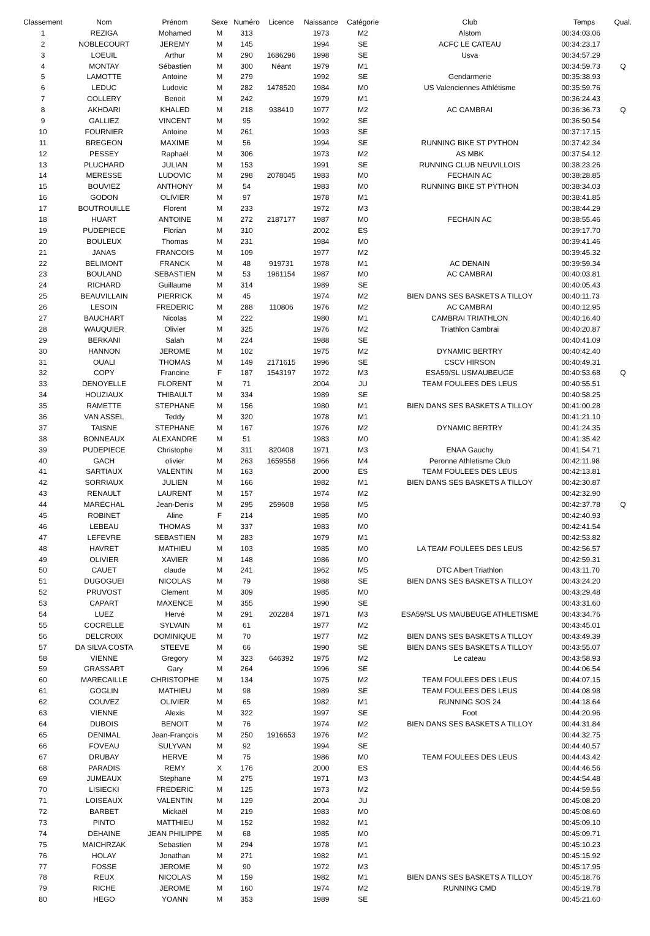| Classement | Nom | Prénom | Sexe | Numéro | Licence | Naissance | Catégorie | Club | Temps | Qual. |
| --- | --- | --- | --- | --- | --- | --- | --- | --- | --- | --- |
| 1 | REZIGA | Mohamed | M | 313 | | 1973 | M2 | Alstom | 00:34:03.06 | |
| 2 | NOBLECOURT | JEREMY | M | 145 | | 1994 | SE | ACFC LE CATEAU | 00:34:23.17 | |
| 3 | LOEUIL | Arthur | M | 290 | 1686296 | 1998 | SE | Usva | 00:34:57.29 | |
| 4 | MONTAY | Sébastien | M | 300 | Néant | 1979 | M1 | | 00:34:59.73 | Q |
| 5 | LAMOTTE | Antoine | M | 279 | | 1992 | SE | Gendarmerie | 00:35:38.93 | |
| 6 | LEDUC | Ludovic | M | 282 | 1478520 | 1984 | M0 | US Valenciennes Athlétisme | 00:35:59.76 | |
| 7 | COLLERY | Benoit | M | 242 | | 1979 | M1 | | 00:36:24.43 | |
| 8 | AKHDARI | KHALED | M | 218 | 938410 | 1977 | M2 | AC CAMBRAI | 00:36:36.73 | Q |
| 9 | GALLIEZ | VINCENT | M | 95 | | 1992 | SE | | 00:36:50.54 | |
| 10 | FOURNIER | Antoine | M | 261 | | 1993 | SE | | 00:37:17.15 | |
| 11 | BREGEON | MAXIME | M | 56 | | 1994 | SE | RUNNING BIKE ST PYTHON | 00:37:42.34 | |
| 12 | PESSEY | Raphaël | M | 306 | | 1973 | M2 | AS MBK | 00:37:54.12 | |
| 13 | PLUCHARD | JULIAN | M | 153 | | 1991 | SE | RUNNING CLUB NEUVILLOIS | 00:38:23.26 | |
| 14 | MERESSE | LUDOVIC | M | 298 | 2078045 | 1983 | M0 | FECHAIN AC | 00:38:28.85 | |
| 15 | BOUVIEZ | ANTHONY | M | 54 | | 1983 | M0 | RUNNING BIKE ST PYTHON | 00:38:34.03 | |
| 16 | GODON | OLIVIER | M | 97 | | 1978 | M1 | | 00:38:41.85 | |
| 17 | BOUTROUILLE | Florent | M | 233 | | 1972 | M3 | | 00:38:44.29 | |
| 18 | HUART | ANTOINE | M | 272 | 2187177 | 1987 | M0 | FECHAIN AC | 00:38:55.46 | |
| 19 | PUDEPIECE | Florian | M | 310 | | 2002 | ES | | 00:39:17.70 | |
| 20 | BOULEUX | Thomas | M | 231 | | 1984 | M0 | | 00:39:41.46 | |
| 21 | JANAS | FRANCOIS | M | 109 | | 1977 | M2 | | 00:39:45.32 | |
| 22 | BELIMONT | FRANCK | M | 48 | 919731 | 1978 | M1 | AC DENAIN | 00:39:59.34 | |
| 23 | BOULAND | SEBASTIEN | M | 53 | 1961154 | 1987 | M0 | AC CAMBRAI | 00:40:03.81 | |
| 24 | RICHARD | Guillaume | M | 314 | | 1989 | SE | | 00:40:05.43 | |
| 25 | BEAUVILLAIN | PIERRICK | M | 45 | | 1974 | M2 | BIEN DANS SES BASKETS A TILLOY | 00:40:11.73 | |
| 26 | LESOIN | FREDERIC | M | 288 | 110806 | 1976 | M2 | AC CAMBRAI | 00:40:12.95 | |
| 27 | BAUCHART | Nicolas | M | 222 | | 1980 | M1 | CAMBRAI TRIATHLON | 00:40:16.40 | |
| 28 | WAUQUIER | Olivier | M | 325 | | 1976 | M2 | Triathlon Cambrai | 00:40:20.87 | |
| 29 | BERKANI | Salah | M | 224 | | 1988 | SE | | 00:40:41.09 | |
| 30 | HANNON | JEROME | M | 102 | | 1975 | M2 | DYNAMIC BERTRY | 00:40:42.40 | |
| 31 | OUALI | THOMAS | M | 149 | 2171615 | 1996 | SE | CSCV HIRSON | 00:40:49.31 | |
| 32 | COPY | Francine | F | 187 | 1543197 | 1972 | M3 | ESA59/SL USMAUBEUGE | 00:40:53.68 | Q |
| 33 | DENOYELLE | FLORENT | M | 71 | | 2004 | JU | TEAM FOULEES DES LEUS | 00:40:55.51 | |
| 34 | HOUZIAUX | THIBAULT | M | 334 | | 1989 | SE | | 00:40:58.25 | |
| 35 | RAMETTE | STEPHANE | M | 156 | | 1980 | M1 | BIEN DANS SES BASKETS A TILLOY | 00:41:00.28 | |
| 36 | VAN ASSEL | Teddy | M | 320 | | 1978 | M1 | | 00:41:21.10 | |
| 37 | TAISNE | STEPHANE | M | 167 | | 1976 | M2 | DYNAMIC BERTRY | 00:41:24.35 | |
| 38 | BONNEAUX | ALEXANDRE | M | 51 | | 1983 | M0 | | 00:41:35.42 | |
| 39 | PUDEPIECE | Christophe | M | 311 | 820408 | 1971 | M3 | ENAA Gauchy | 00:41:54.71 | |
| 40 | GACH | olivier | M | 263 | 1659558 | 1966 | M4 | Peronne Athletisme Club | 00:42:11.98 | |
| 41 | SARTIAUX | VALENTIN | M | 163 | | 2000 | ES | TEAM FOULEES DES LEUS | 00:42:13.81 | |
| 42 | SORRIAUX | JULIEN | M | 166 | | 1982 | M1 | BIEN DANS SES BASKETS A TILLOY | 00:42:30.87 | |
| 43 | RENAULT | LAURENT | M | 157 | | 1974 | M2 | | 00:42:32.90 | |
| 44 | MARECHAL | Jean-Denis | M | 295 | 259608 | 1958 | M5 | | 00:42:37.78 | Q |
| 45 | ROBINET | Aline | F | 214 | | 1985 | M0 | | 00:42:40.93 | |
| 46 | LEBEAU | THOMAS | M | 337 | | 1983 | M0 | | 00:42:41.54 | |
| 47 | LEFEVRE | SEBASTIEN | M | 283 | | 1979 | M1 | | 00:42:53.82 | |
| 48 | HAVRET | MATHIEU | M | 103 | | 1985 | M0 | LA TEAM FOULEES DES LEUS | 00:42:56.57 | |
| 49 | OLIVIER | XAVIER | M | 148 | | 1986 | M0 | | 00:42:59.31 | |
| 50 | CAUET | claude | M | 241 | | 1962 | M5 | DTC Albert Triathlon | 00:43:11.70 | |
| 51 | DUGOGUEI | NICOLAS | M | 79 | | 1988 | SE | BIEN DANS SES BASKETS A TILLOY | 00:43:24.20 | |
| 52 | PRUVOST | Clement | M | 309 | | 1985 | M0 | | 00:43:29.48 | |
| 53 | CAPART | MAXENCE | M | 355 | | 1990 | SE | | 00:43:31.60 | |
| 54 | LUEZ | Hervé | M | 291 | 202284 | 1971 | M3 | ESA59/SL US MAUBEUGE ATHLETISME | 00:43:34.76 | |
| 55 | COCRELLE | SYLVAIN | M | 61 | | 1977 | M2 | | 00:43:45.01 | |
| 56 | DELCROIX | DOMINIQUE | M | 70 | | 1977 | M2 | BIEN DANS SES BASKETS A TILLOY | 00:43:49.39 | |
| 57 | DA SILVA COSTA | STEEVE | M | 66 | | 1990 | SE | BIEN DANS SES BASKETS A TILLOY | 00:43:55.07 | |
| 58 | VIENNE | Gregory | M | 323 | 646392 | 1975 | M2 | Le cateau | 00:43:58.93 | |
| 59 | GRASSART | Gary | M | 264 | | 1996 | SE | | 00:44:06.54 | |
| 60 | MARECAILLE | CHRISTOPHE | M | 134 | | 1975 | M2 | TEAM FOULEES DES LEUS | 00:44:07.15 | |
| 61 | GOGLIN | MATHIEU | M | 98 | | 1989 | SE | TEAM FOULEES DES LEUS | 00:44:08.98 | |
| 62 | COUVEZ | OLIVIER | M | 65 | | 1982 | M1 | RUNNING SOS 24 | 00:44:18.64 | |
| 63 | VIENNE | Alexis | M | 322 | | 1997 | SE | Foot | 00:44:20.96 | |
| 64 | DUBOIS | BENOIT | M | 76 | | 1974 | M2 | BIEN DANS SES BASKETS A TILLOY | 00:44:31.84 | |
| 65 | DENIMAL | Jean-François | M | 250 | 1916653 | 1976 | M2 | | 00:44:32.75 | |
| 66 | FOVEAU | SULYVAN | M | 92 | | 1994 | SE | | 00:44:40.57 | |
| 67 | DRUBAY | HERVE | M | 75 | | 1986 | M0 | TEAM FOULEES DES LEUS | 00:44:43.42 | |
| 68 | PARADIS | REMY | X | 176 | | 2000 | ES | | 00:44:46.56 | |
| 69 | JUMEAUX | Stephane | M | 275 | | 1971 | M3 | | 00:44:54.48 | |
| 70 | LISIECKI | FREDERIC | M | 125 | | 1973 | M2 | | 00:44:59.56 | |
| 71 | LOISEAUX | VALENTIN | M | 129 | | 2004 | JU | | 00:45:08.20 | |
| 72 | BARBET | Mickaël | M | 219 | | 1983 | M0 | | 00:45:08.60 | |
| 73 | PINTO | MATTHIEU | M | 152 | | 1982 | M1 | | 00:45:09.10 | |
| 74 | DEHAINE | JEAN PHILIPPE | M | 68 | | 1985 | M0 | | 00:45:09.71 | |
| 75 | MAICHRZAK | Sebastien | M | 294 | | 1978 | M1 | | 00:45:10.23 | |
| 76 | HOLAY | Jonathan | M | 271 | | 1982 | M1 | | 00:45:15.92 | |
| 77 | FOSSE | JEROME | M | 90 | | 1972 | M3 | | 00:45:17.95 | |
| 78 | REUX | NICOLAS | M | 159 | | 1982 | M1 | BIEN DANS SES BASKETS A TILLOY | 00:45:18.76 | |
| 79 | RICHE | JEROME | M | 160 | | 1974 | M2 | RUNNING CMD | 00:45:19.78 | |
| 80 | HEGO | YOANN | M | 353 | | 1989 | SE | | 00:45:21.60 | |